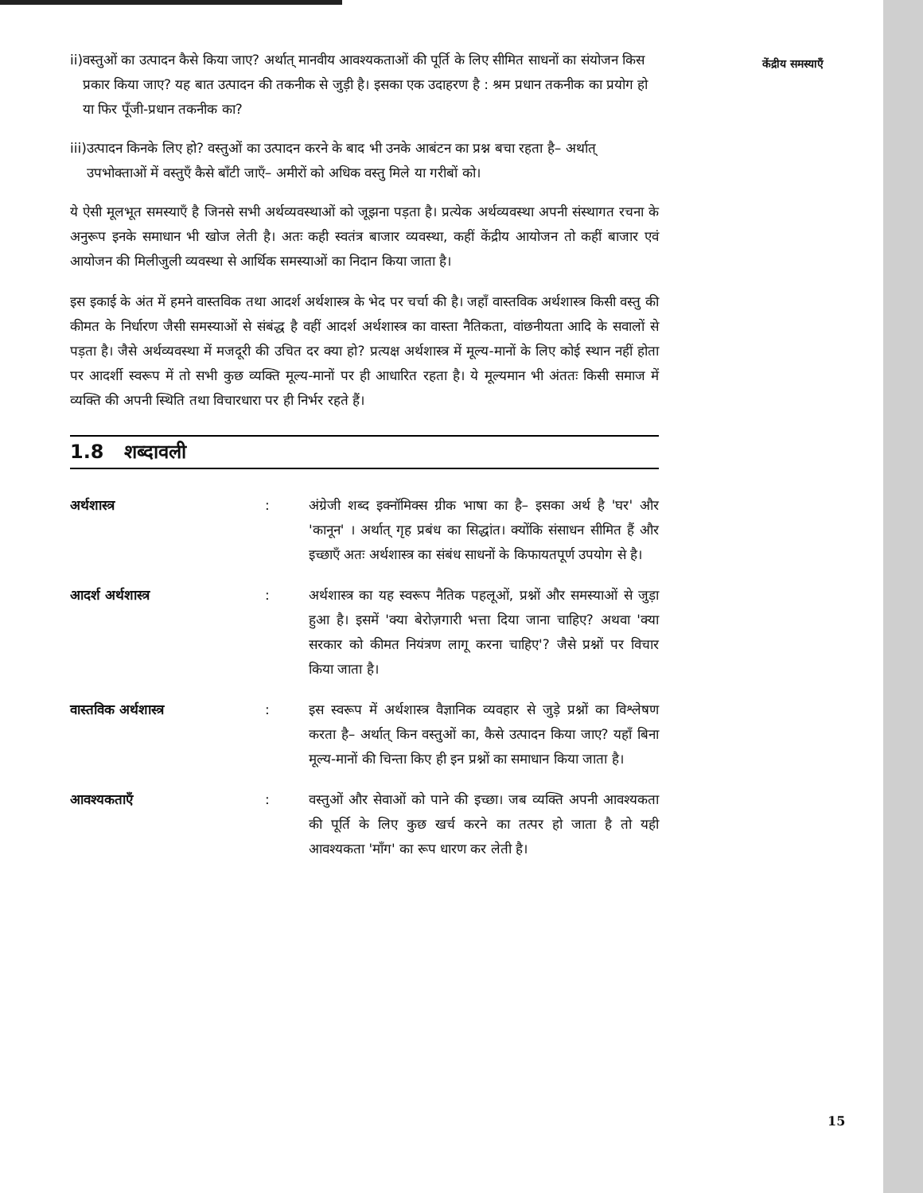ii) वस्तुओं का उत्पादन कैसे किया जाए? अर्थात् मानवीय आवश्यकताओं की पूर्ति के लिए सीमित साधनों का संयोजन किस प्रकार किया जाए? यह बात उत्पादन की तकनीक से जुड़ी है। इसका एक उदाहरण है : श्रम प्रधान तकनीक का प्रयोग हो या फिर पूँजी-प्रधान तकनीक का?
iii) उत्पादन किनके लिए हो? वस्तुओं का उत्पादन करने के बाद भी उनके आबंटन का प्रश्न बचा रहता है– अर्थात् उपभोक्ताओं में वस्तुएँ कैसे बाँटी जाएँ– अमीरों को अधिक वस्तु मिले या गरीबों को।
ये ऐसी मूलभूत समस्याएँ है जिनसे सभी अर्थव्यवस्थाओं को जूझना पड़ता है। प्रत्येक अर्थव्यवस्था अपनी संस्थागत रचना के अनुरूप इनके समाधान भी खोज लेती है। अतः कही स्वतंत्र बाजार व्यवस्था, कहीं केंद्रीय आयोजन तो कहीं बाजार एवं आयोजन की मिलीजुली व्यवस्था से आर्थिक समस्याओं का निदान किया जाता है।
इस इकाई के अंत में हमने वास्तविक तथा आदर्श अर्थशास्त्र के भेद पर चर्चा की है। जहाँ वास्तविक अर्थशास्त्र किसी वस्तु की कीमत के निर्धारण जैसी समस्याओं से संबंद्ध है वहीं आदर्श अर्थशास्त्र का वास्ता नैतिकता, वांछनीयता आदि के सवालों से पड़ता है। जैसे अर्थव्यवस्था में मजदूरी की उचित दर क्या हो? प्रत्यक्ष अर्थशास्त्र में मूल्य-मानों के लिए कोई स्थान नहीं होता पर आदर्शी स्वरूप में तो सभी कुछ व्यक्ति मूल्य-मानों पर ही आधारित रहता है। ये मूल्यमान भी अंततः किसी समाज में व्यक्ति की अपनी स्थिति तथा विचारधारा पर ही निर्भर रहते हैं।
1.8 शब्दावली
अर्थशास्त्र: अंग्रेजी शब्द इक्नॉमिक्स ग्रीक भाषा का है– इसका अर्थ है 'घर' और 'कानून' । अर्थात् गृह प्रबंध का सिद्धांत। क्योंकि संसाधन सीमित हैं और इच्छाएँ अतः अर्थशास्त्र का संबंध साधनों के किफायतपूर्ण उपयोग से है।
आदर्श अर्थशास्त्र: अर्थशास्त्र का यह स्वरूप नैतिक पहलूओं, प्रश्नों और समस्याओं से जुड़ा हुआ है। इसमें 'क्या बेरोज़गारी भत्ता दिया जाना चाहिए? अथवा 'क्या सरकार को कीमत नियंत्रण लागू करना चाहिए'? जैसे प्रश्नों पर विचार किया जाता है।
वास्तविक अर्थशास्त्र: इस स्वरूप में अर्थशास्त्र वैज्ञानिक व्यवहार से जुड़े प्रश्नों का विश्लेषण करता है– अर्थात् किन वस्तुओं का, कैसे उत्पादन किया जाए? यहाँ बिना मूल्य-मानों की चिन्ता किए ही इन प्रश्नों का समाधान किया जाता है।
आवश्यकताएँ: वस्तुओं और सेवाओं को पाने की इच्छा। जब व्यक्ति अपनी आवश्यकता की पूर्ति के लिए कुछ खर्च करने का तत्पर हो जाता है तो यही आवश्यकता 'माँग' का रूप धारण कर लेती है।
केंद्रीय समस्याएँ
15